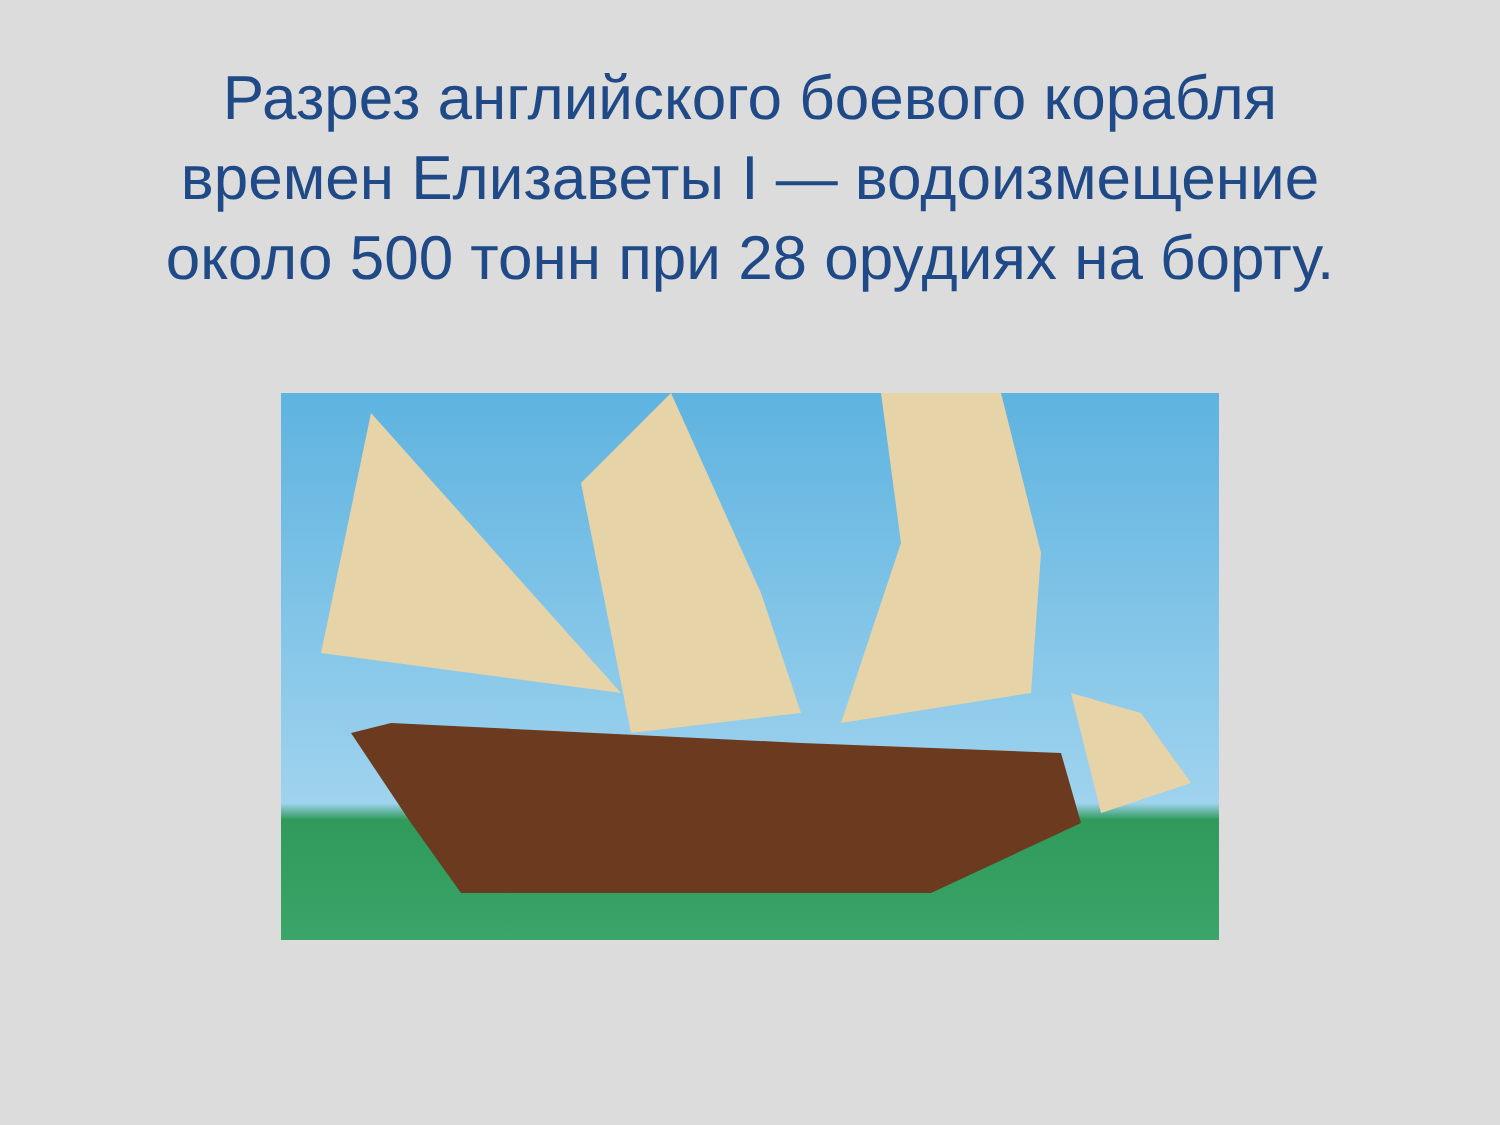Разрез английского боевого корабля
времен Елизаветы I — водоизмещение
около 500 тонн при 28 орудиях на борту.